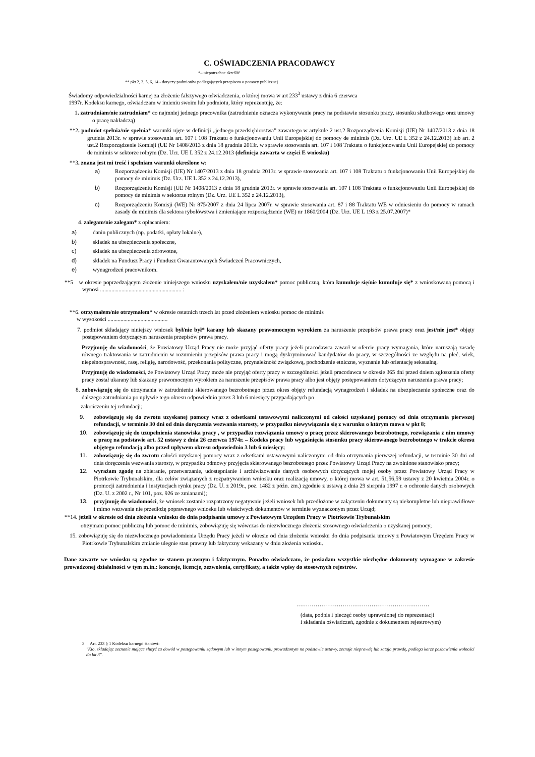C. OŚWIADCZENIA PRACODAWCY
*– niepotrzebne skreślić
** pkt 2, 3, 5, 6, 14 - dotyczy podmiotów podlegających przepisom o pomocy publicznej
Świadomy odpowiedzialności karnej za złożenie fałszywego oświadczenia, o której mowa w art 233<sup>3</sup> ustawy z dnia 6 czerwca
1997r. Kodeksu karnego, oświadczam w imieniu swoim lub podmiotu, który reprezentuję, że:
1. zatrudniam/nie zatrudniam* co najmniej jednego pracownika (zatrudnienie oznacza wykonywanie pracy na podstawie stosunku pracy, stosunku służbowego oraz umowy o pracę nakładczą)
**2. podmiot spełnia/nie spełnia* warunki ujęte w definicji „jednego przedsiębiorstwa” zawartego w artykule 2 ust.2 Rozporządzenia Komisji (UE) Nr 1407/2013 z dnia 18 grudnia 2013r. w sprawie stosowania art. 107 i 108 Traktatu o funkcjonowaniu Unii Europejskiej do pomocy de minimis (Dz. Urz. UE L 352 z 24.12.2013) lub art. 2 ust.2 Rozporządzenie Komisji (UE Nr 1408/2013 z dnia 18 grudnia 2013r. w sprawie stosowania art. 107 i 108 Traktatu o funkcjonowaniu Unii Europejskiej do pomocy de minimis w sektorze rolnym (Dz. Urz. UE L 352 z 24.12.2013 (definicja zawarta w części E wniosku)
**3. znana jest mi treść i spełniam warunki określone w:
a) Rozporządzeniu Komisji (UE) Nr 1407/2013 z dnia 18 grudnia 2013r. w sprawie stosowania art. 107 i 108 Traktatu o funkcjonowaniu Unii Europejskiej do pomocy de minimis (Dz. Urz. UE L 352 z 24.12.2013),
b) Rozporządzeniu Komisji (UE Nr 1408/2013 z dnia 18 grudnia 2013r. w sprawie stosowania art. 107 i 108 Traktatu o funkcjonowaniu Unii Europejskiej do pomocy de minimis w sektorze rolnym (Dz. Urz. UE L 352 z 24.12.2013),
c) Rozporządzeniu Komisji (WE) Nr 875/2007 z dnia 24 lipca 2007r. w sprawie stosowania art. 87 i 88 Traktatu WE w odniesieniu do pomocy w ramach zasady de minimis dla sektora rybołówstwa i zmieniające rozporządzenie (WE) nr 1860/2004 (Dz. Urz. UE L 193 z 25.07.2007)*
4. zalegam/nie zalegam* z opłacaniem:
a) danin publicznych (np. podatki, opłaty lokalne),
b) składek na ubezpieczenia społeczne,
c) składek na ubezpieczenia zdrowotne,
d) składek na Fundusz Pracy i Fundusz Gwarantowanych Świadczeń Pracowniczych,
e) wynagrodzeń pracownikom.
**5 w okresie poprzedzającym złożenie niniejszego wniosku uzyskałem/nie uzyskałem* pomoc publiczną, która kumuluje się/nie kumuluje się* z wnioskowaną pomocą i wynosi ......................................................... :
**6. otrzymałem/nie otrzymałem* w okresie ostatnich trzech lat przed złożeniem wniosku pomoc de minimis
w wysokości ..........................................
7. podmiot składający niniejszy wniosek był/nie był* karany lub skazany prawomocnym wyrokiem za naruszenie przepisów prawa pracy oraz jest/nie jest* objęty postępowaniem dotyczącym naruszenia przepisów prawa pracy.
Przyjmuję do wiadomości, że Powiatowy Urząd Pracy nie może przyjąć oferty pracy jeżeli pracodawca zawarł w ofercie pracy wymagania, które naruszają zasadę równego traktowania w zatrudnieniu w rozumieniu przepisów prawa pracy i mogą dyskryminować kandydatów do pracy, w szczególności ze względu na płeć, wiek, niepełnosprawność, rasę, religię, narodowość, przekonania polityczne, przynależność związkową, pochodzenie etniczne, wyznanie lub orientację seksualną.
Przyjmuję do wiadomości, że Powiatowy Urząd Pracy może nie przyjąć oferty pracy w szczególności jeżeli pracodawca w okresie 365 dni przed dniem zgłoszenia oferty pracy został ukarany lub skazany prawomocnym wyrokiem za naruszenie przepisów prawa pracy albo jest objęty postępowaniem dotyczącym naruszenia prawa pracy;
8. zobowiązuję się do utrzymania w zatrudnieniu skierowanego bezrobotnego przez okres objęty refundacją wynagrodzeń i składek na ubezpieczenie społeczne oraz do dalszego zatrudniania po upływie tego okresu odpowiednio przez 3 lub 6 miesięcy przypadających po
zakończeniu tej refundacji;
9. zobowiązuję się do zwrotu uzyskanej pomocy wraz z odsetkami ustawowymi naliczonymi od całości uzyskanej pomocy od dnia otrzymania pierwszej refundacji, w terminie 30 dni od dnia doręczenia wezwania starosty, w przypadku niewywiązania się z warunku o którym mowa w pkt 8;
10. zobowiązuję się do uzupełnienia stanowiska pracy , w przypadku rozwiązania umowy o pracę przez skierowanego bezrobotnego, rozwiązania z nim umowy o pracę na podstawie art. 52 ustawy z dnia 26 czerwca 1974r. – Kodeks pracy lub wygaśnięcia stosunku pracy skierowanego bezrobotnego w trakcie okresu objętego refundacją albo przed upływem okresu odpowiednio 3 lub 6 miesięcy;
11. zobowiązuję się do zwrotu całości uzyskanej pomocy wraz z odsetkami ustawowymi naliczonymi od dnia otrzymania pierwszej refundacji, w terminie 30 dni od dnia doręczenia wezwania starosty, w przypadku odmowy przyjęcia skierowanego bezrobotnego przez Powiatowy Urząd Pracy na zwolnione stanowisko pracy;
12. wyrażam zgodę na zbieranie, przetwarzanie, udostępnianie i archiwizowanie danych osobowych dotyczących mojej osoby przez Powiatowy Urząd Pracy w Piotrkowie Trybunalskim, dla celów związanych z rozpatrywaniem wniosku oraz realizacją umowy, o której mowa w art. 51,56,59 ustawy z 20 kwietnia 2004r. o promocji zatrudnienia i instytucjach rynku pracy (Dz. U. z 2019r., poz. 1482 z późn. zm.) zgodnie z ustawą z dnia 29 sierpnia 1997 r. o ochronie danych osobowych (Dz. U. z 2002 r., Nr 101, poz. 926 ze zmianami);
13. przyjmuję do wiadomości, że wniosek zostanie rozpatrzony negatywnie jeżeli wniosek lub przedłożone w załączeniu dokumenty są niekompletne lub nieprawidłowe i mimo wezwania nie przedłożę poprawnego wniosku lub właściwych dokumentów w terminie wyznaczonym przez Urząd;
**14. jeżeli w okresie od dnia złożenia wniosku do dnia podpisania umowy z Powiatowym Urzędem Pracy w Piotrkowie Trybunalskim
otrzymam pomoc publiczną lub pomoc de minimis, zobowiązuję się wówczas do niezwłocznego złożenia stosownego oświadczenia o uzyskanej pomocy;
15. zobowiązuję się do niezwłocznego powiadomienia Urzędu Pracy jeżeli w okresie od dnia złożenia wniosku do dnia podpisania umowy z Powiatowym Urzędem Pracy w Piotrkowie Trybunalskim zmianie ulegnie stan prawny lub faktyczny wskazany w dniu złożenia wniosku.
Dane zawarte we wniosku są zgodne ze stanem prawnym i faktycznym. Ponadto oświadczam, że posiadam wszystkie niezbędne dokumenty wymagane w zakresie prowadzonej działalności w tym m.in.: koncesje, licencje, zezwolenia, certyfikaty, a także wpisy do stosownych rejestrów.
.....................................................................
(data, podpis i pieczęć osoby uprawnionej do reprezentacji
i składania oświadczeń, zgodnie z dokumentem rejestrowym)
3 Art. 233 § 1 Kodeksu karnego stanowi:
"Kto, składając zeznanie mające służyć za dowód w postępowaniu sądowym lub w innym postępowaniu prowadzonym na podstawie ustawy, zeznaje nieprawdę lub zataja prawdę, podlega karze pozbawienia wolności do lat 3".